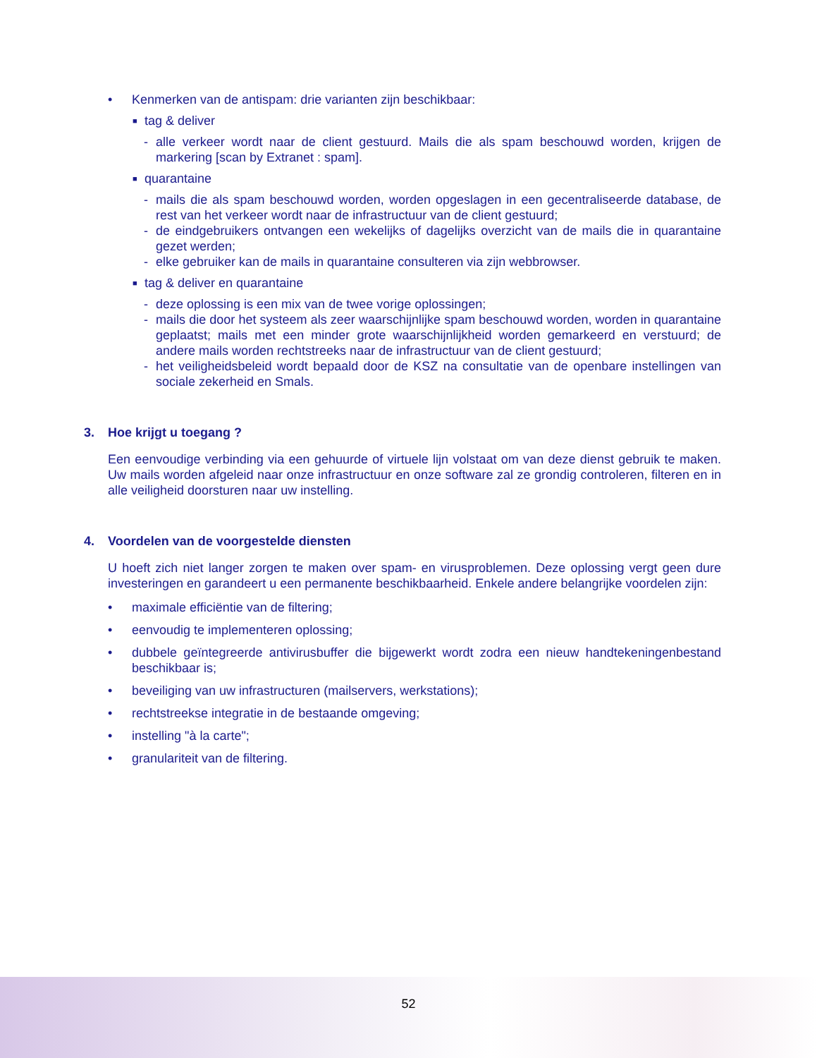• Kenmerken van de antispam: drie varianten zijn beschikbaar:
■ tag & deliver
- alle verkeer wordt naar de client gestuurd. Mails die als spam beschouwd worden, krijgen de markering [scan by Extranet : spam].
■ quarantaine
- mails die als spam beschouwd worden, worden opgeslagen in een gecentraliseerde database, de rest van het verkeer wordt naar de infrastructuur van de client gestuurd;
- de eindgebruikers ontvangen een wekelijks of dagelijks overzicht van de mails die in quarantaine gezet werden;
- elke gebruiker kan de mails in quarantaine consulteren via zijn webbrowser.
■ tag & deliver en quarantaine
- deze oplossing is een mix van de twee vorige oplossingen;
- mails die door het systeem als zeer waarschijnlijke spam beschouwd worden, worden in quarantaine geplaatst; mails met een minder grote waarschijnlijkheid worden gemarkeerd en verstuurd; de andere mails worden rechtstreeks naar de infrastructuur van de client gestuurd;
- het veiligheidsbeleid wordt bepaald door de KSZ na consultatie van de openbare instellingen van sociale zekerheid en Smals.
3. Hoe krijgt u toegang ?
Een eenvoudige verbinding via een gehuurde of virtuele lijn volstaat om van deze dienst gebruik te maken. Uw mails worden afgeleid naar onze infrastructuur en onze software zal ze grondig controleren, filteren en in alle veiligheid doorsturen naar uw instelling.
4. Voordelen van de voorgestelde diensten
U hoeft zich niet langer zorgen te maken over spam- en virusproblemen. Deze oplossing vergt geen dure investeringen en garandeert u een permanente beschikbaarheid. Enkele andere belangrijke voordelen zijn:
• maximale efficiëntie van de filtering;
• eenvoudig te implementeren oplossing;
• dubbele geïntegreerde antivirusbuffer die bijgewerkt wordt zodra een nieuw handtekeningenbestand beschikbaar is;
• beveiliging van uw infrastructuren (mailservers, werkstations);
• rechtstreekse integratie in de bestaande omgeving;
• instelling "à la carte";
• granulariteit van de filtering.
52